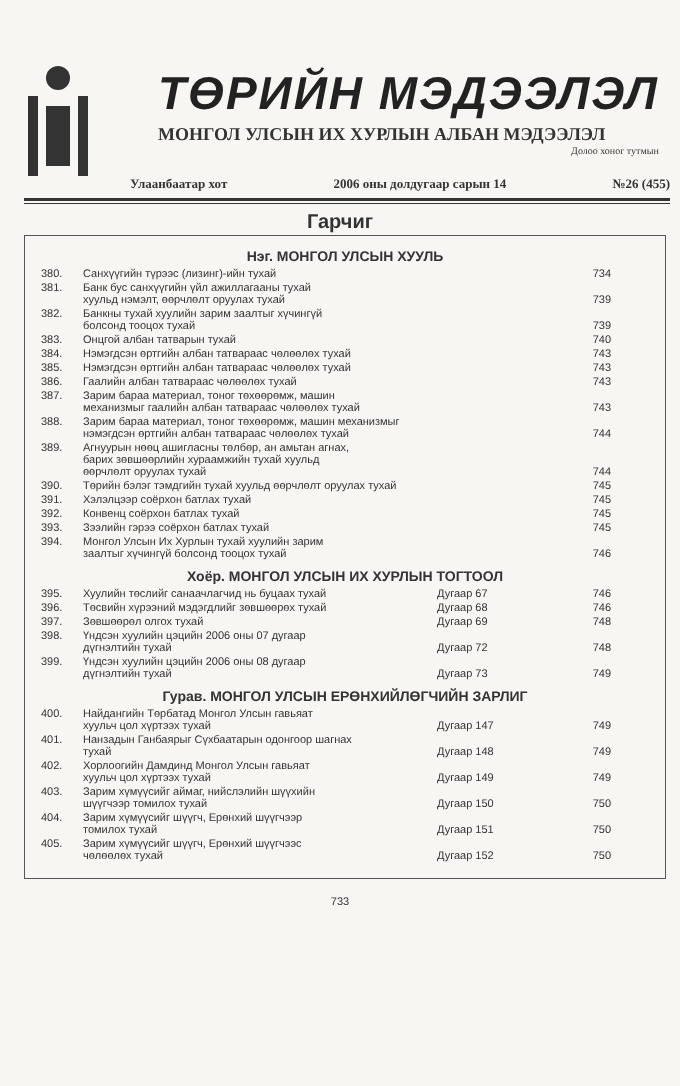ТӨРИЙН МЭДЭЭЛЭЛ
МОНГОЛ УЛСЫН ИХ ХУРЛЫН АЛБАН МЭДЭЭЛЭЛ
Долоо хоног тутмын
Улаанбаатар хот 2006 оны долдугаар сарын 14 №26 (455)
Гарчиг
Нэг. МОНГОЛ УЛСЫН ХУУЛЬ
| 380. | Санхүүгийн түрээс (лизинг)-ийн тухай | | 734 |
| 381. | Банк бус санхүүгийн үйл ажиллагааны тухай хуульд нэмэлт, өөрчлөлт оруулах тухай | | 739 |
| 382. | Банкны тухай хуулийн зарим заалтыг хүчингүй болсонд тооцох тухай | | 739 |
| 383. | Онцгой албан татварын тухай | | 740 |
| 384. | Нэмэгдсэн өртгийн албан татвараас чөлөөлөх тухай | | 743 |
| 385. | Нэмэгдсэн өртгийн албан татвараас чөлөөлөх тухай | | 743 |
| 386. | Гаалийн албан татвараас чөлөөлөх тухай | | 743 |
| 387. | Зарим бараа материал, тоног төхөөрөмж, машин механизмыг гаалийн албан татвараас чөлөөлөх тухай | | 743 |
| 388. | Зарим бараа материал, тоног төхөөрөмж, машин механизмыг нэмэгдсэн өртгийн албан татвараас чөлөөлөх тухай | | 744 |
| 389. | Агнуурын нөөц ашигласны төлбөр, ан амьтан агнах, барих зөвшөөрлийн хураамжийн тухай хуульд өөрчлөлт оруулах тухай | | 744 |
| 390. | Төрийн бэлэг тэмдгийн тухай хуульд өөрчлөлт оруулах тухай | | 745 |
| 391. | Хэлэлцээр соёрхон батлах тухай | | 745 |
| 392. | Конвенц соёрхон батлах тухай | | 745 |
| 393. | Зээлийн гэрээ соёрхон батлах тухай | | 745 |
| 394. | Монгол Улсын Их Хурлын тухай хуулийн зарим заалтыг хүчингүй болсонд тооцох тухай | | 746 |
Хоёр. МОНГОЛ УЛСЫН ИХ ХУРЛЫН ТОГТООЛ
| 395. | Хуулийн төслийг санаачлагчид нь буцаах тухай | Дугаар 67 | 746 |
| 396. | Төсвийн хүрээний мэдэгдлийг зөвшөөрөх тухай | Дугаар 68 | 746 |
| 397. | Зөвшөөрөл олгох тухай | Дугаар 69 | 748 |
| 398. | Үндсэн хуулийн цэцийн 2006 оны 07 дугаар дүгнэлтийн тухай | Дугаар 72 | 748 |
| 399. | Үндсэн хуулийн цэцийн 2006 оны 08 дугаар дүгнэлтийн тухай | Дугаар 73 | 749 |
Гурав. МОНГОЛ УЛСЫН ЕРӨНХИЙЛӨГЧИЙН ЗАРЛИГ
| 400. | Найдангийн Төрбатад Монгол Улсын гавьяат хуульч цол хүртээх тухай | Дугаар 147 | 749 |
| 401. | Нанзадын Ганбаярыг Сүхбаатарын одонгоор шагнах тухай | Дугаар 148 | 749 |
| 402. | Хорлоогийн Дамдинд Монгол Улсын гавьяат хуульч цол хүртээх тухай | Дугаар 149 | 749 |
| 403. | Зарим хүмүүсийг аймаг, нийслэлийн шүүхийн шүүгчээр томилох тухай | Дугаар 150 | 750 |
| 404. | Зарим хүмүүсийг шүүгч, Ерөнхий шүүгчээр томилох тухай | Дугаар 151 | 750 |
| 405. | Зарим хүмүүсийг шүүгч, Ерөнхий шүүгчээс чөлөөлөх тухай | Дугаар 152 | 750 |
733